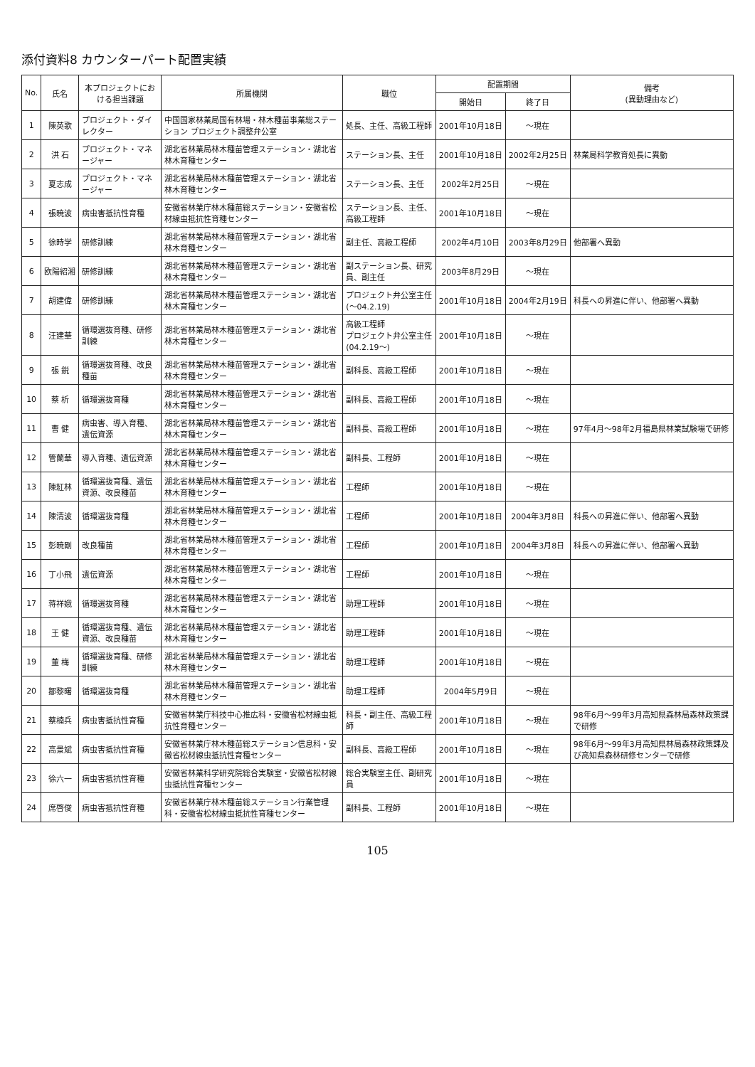添付資料8 カウンターパート配置実績
| No. | 氏名 | 本プロジェクトにおける担当課題 | 所属機関 | 職位 | 配置期間 | | 備考 (異動理由など) |
| --- | --- | --- | --- | --- | --- | --- | --- |
| | | | | | 開始日 | 終了日 | |
| 1 | 陳英歌 | プロジェクト・ダイレクター | 中国国家林業局国有林場・林木種苗事業総ステーション プロジェクト調整弁公室 | 処長、主任、高級工程師 | 2001年10月18日 | ～現在 | |
| 2 | 洪 石 | プロジェクト・マネージャー | 湖北省林業局林木種苗管理ステーション・湖北省林木育種センター | ステーション長、主任 | 2001年10月18日 | 2002年2月25日 | 林業局科学教育処長に異動 |
| 3 | 夏志成 | プロジェクト・マネージャー | 湖北省林業局林木種苗管理ステーション・湖北省林木育種センター | ステーション長、主任 | 2002年2月25日 | ～現在 | |
| 4 | 張暁波 | 病虫害抵抗性育種 | 安徽省林業庁林木種苗総ステーション・安徽省松材線虫抵抗性育種センター | ステーション長、主任、高級工程師 | 2001年10月18日 | ～現在 | |
| 5 | 徐時学 | 研修訓練 | 湖北省林業局林木種苗管理ステーション・湖北省林木育種センター | 副主任、高級工程師 | 2002年4月10日 | 2003年8月29日 | 他部署へ異動 |
| 6 | 欧陽紹湘 | 研修訓練 | 湖北省林業局林木種苗管理ステーション・湖北省林木育種センター | 副ステーション長、研究員、副主任 | 2003年8月29日 | ～現在 | |
| 7 | 胡建偉 | 研修訓練 | 湖北省林業局林木種苗管理ステーション・湖北省林木育種センター | プロジェクト弁公室主任(～04.2.19) | 2001年10月18日 | 2004年2月19日 | 科長への昇進に伴い、他部署へ異動 |
| 8 | 汪建華 | 循環選抜育種、研修訓練 | 湖北省林業局林木種苗管理ステーション・湖北省林木育種センター | 高級工程師 プロジェクト弁公室主任(04.2.19～) | 2001年10月18日 | ～現在 | |
| 9 | 張 鋭 | 循環選抜育種、改良種苗 | 湖北省林業局林木種苗管理ステーション・湖北省林木育種センター | 副科長、高級工程師 | 2001年10月18日 | ～現在 | |
| 10 | 蔡 析 | 循環選抜育種 | 湖北省林業局林木種苗管理ステーション・湖北省林木育種センター | 副科長、高級工程師 | 2001年10月18日 | ～現在 | |
| 11 | 曹 健 | 病虫害、導入育種、遺伝資源 | 湖北省林業局林木種苗管理ステーション・湖北省林木育種センター | 副科長、高級工程師 | 2001年10月18日 | ～現在 | 97年4月～98年2月福島県林業試験場で研修 |
| 12 | 管蘭華 | 導入育種、遺伝資源 | 湖北省林業局林木種苗管理ステーション・湖北省林木育種センター | 副科長、工程師 | 2001年10月18日 | ～現在 | |
| 13 | 陳紅林 | 循環選抜育種、遺伝資源、改良種苗 | 湖北省林業局林木種苗管理ステーション・湖北省林木育種センター | 工程師 | 2001年10月18日 | ～現在 | |
| 14 | 陳清波 | 循環選抜育種 | 湖北省林業局林木種苗管理ステーション・湖北省林木育種センター | 工程師 | 2001年10月18日 | 2004年3月8日 | 科長への昇進に伴い、他部署へ異動 |
| 15 | 彭暁剛 | 改良種苗 | 湖北省林業局林木種苗管理ステーション・湖北省林木育種センター | 工程師 | 2001年10月18日 | 2004年3月8日 | 科長への昇進に伴い、他部署へ異動 |
| 16 | 丁小飛 | 遺伝資源 | 湖北省林業局林木種苗管理ステーション・湖北省林木育種センター | 工程師 | 2001年10月18日 | ～現在 | |
| 17 | 蒋祥娥 | 循環選抜育種 | 湖北省林業局林木種苗管理ステーション・湖北省林木育種センター | 助理工程師 | 2001年10月18日 | ～現在 | |
| 18 | 王 健 | 循環選抜育種、遺伝資源、改良種苗 | 湖北省林業局林木種苗管理ステーション・湖北省林木育種センター | 助理工程師 | 2001年10月18日 | ～現在 | |
| 19 | 董 梅 | 循環選抜育種、研修訓練 | 湖北省林業局林木種苗管理ステーション・湖北省林木育種センター | 助理工程師 | 2001年10月18日 | ～現在 | |
| 20 | 鄒黎曙 | 循環選抜育種 | 湖北省林業局林木種苗管理ステーション・湖北省林木育種センター | 助理工程師 | 2004年5月9日 | ～現在 | |
| 21 | 蔡楠兵 | 病虫害抵抗性育種 | 安徽省林業庁科技中心推広科・安徽省松材線虫抵抗性育種センター | 科長・副主任、高級工程師 | 2001年10月18日 | ～現在 | 98年6月～99年3月高知県森林局森林政策課で研修 |
| 22 | 高景斌 | 病虫害抵抗性育種 | 安徽省林業庁林木種苗総ステーション信息科・安徽省松材線虫抵抗性育種センター | 副科長、高級工程師 | 2001年10月18日 | ～現在 | 98年6月～99年3月高知県林局森林政策課及び高知県森林研修センターで研修 |
| 23 | 徐六一 | 病虫害抵抗性育種 | 安徽省林業科学研究院総合実験室・安徽省松材線虫抵抗性育種センター | 総合実験室主任、副研究員 | 2001年10月18日 | ～現在 | |
| 24 | 席啓俊 | 病虫害抵抗性育種 | 安徽省林業庁林木種苗総ステーション行業管理科・安徽省松材線虫抵抗性育種センター | 副科長、工程師 | 2001年10月18日 | ～現在 | |
105